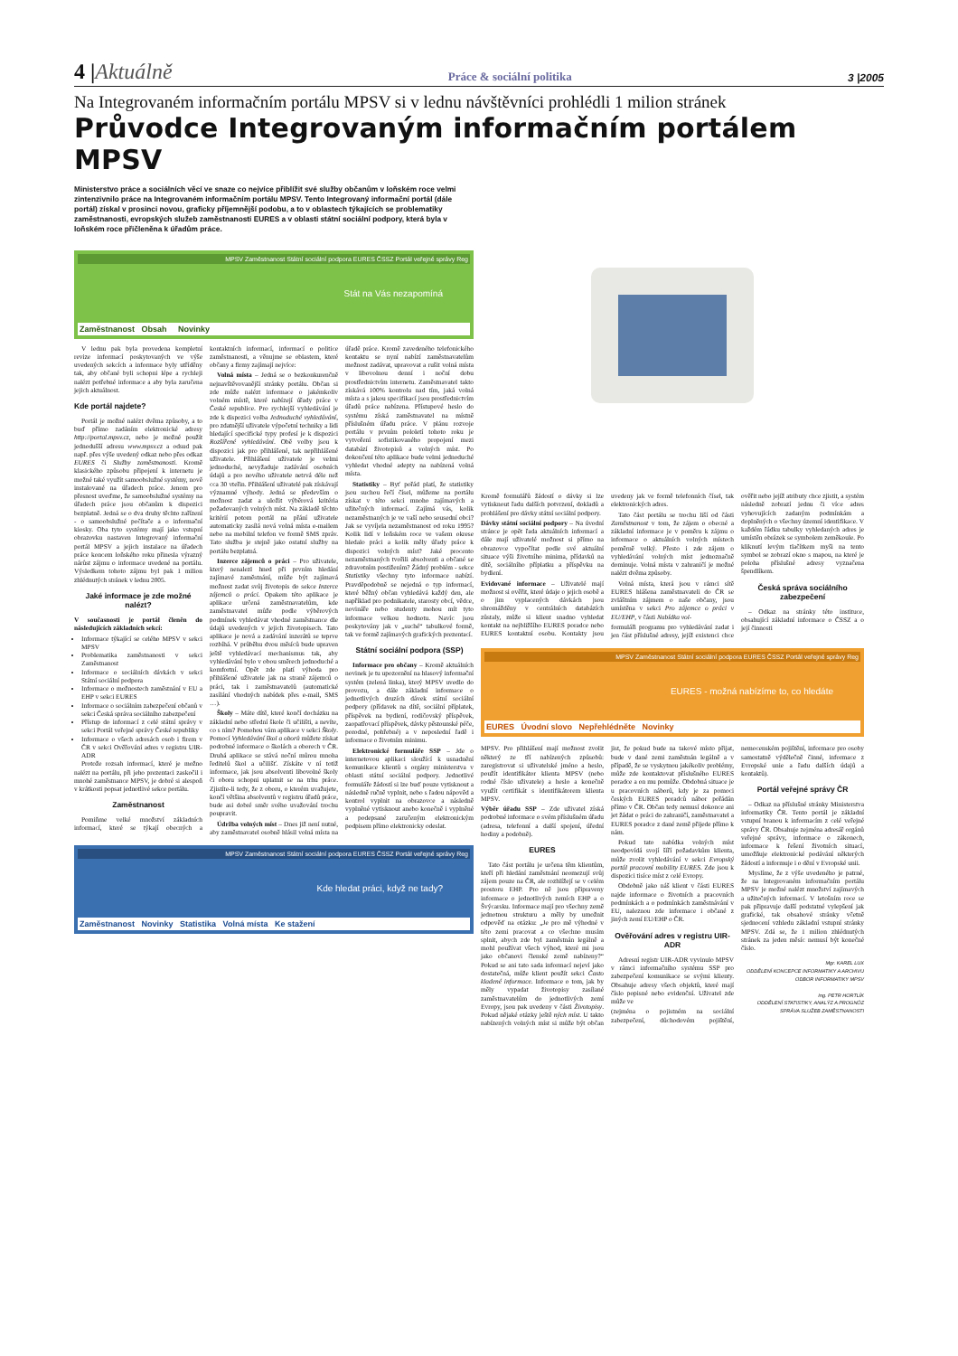4 |Aktuálně Práce & sociální politika 3 |2005
Na Integrovaném informačním portálu MPSV si v lednu návštěvníci prohlédli 1 milion stránek
Průvodce Integrovaným informačním portálem MPSV
Ministerstvo práce a sociálních věcí ve snaze co nejvíce přiblížit své služby občanům v loňském roce velmi zintenzivnilo práce na Integrovaném informačním portálu MPSV. Tento Integrovaný informační portál (dále portál) získal v prosinci novou, graficky příjemnější podobu, a to v oblastech týkajících se problematiky zaměstnanosti, evropských služeb zaměstnanosti EURES a v oblasti státní sociální podpory, která byla v loňském roce přičleněna k úřadům práce.
MPSV Zaměstnanost Státní sociální podpora EURES ČSSZ Portál veřejné správy Reg
Stát na Vás nezapomíná
Zaměstnanost Obsah Novinky
V lednu pak byla provedena kompletní revize informací poskytovaných ve výše uvedených sekcích a informace byly utříděny tak, aby občané byli schopni lépe a rychleji nalézt potřebné informace a aby byla zaručena jejich aktuálnost.
Kde portál najdete?
Portál je možné nalézt dvěma způsoby, a to buď přímo zadáním elektronické adresy http://portal.mpsv.cz, nebo je možné použít jednodušší adresu www.mpsv.cz a odsud pak např. přes výše uvedený odkaz nebo přes odkaz EURES či Služby zaměstnanosti. Kromě klasického způsobu připojení k internetu je možné také využít samoobslužné systémy, nově instalované na úřadech práce. Jenom pro přesnost uveďme, že samoobslužné systémy na úřadech práce jsou občanům k dispozici bezplatně. Jedná se o dva druhy těchto zařízení - o samoobslužné počítače a o informační kiosky. Oba tyto systémy mají jako vstupní obrazovku nastaven Integrovaný informační portál MPSV a jejich instalace na úřadech práce koncem loňského roku přinesla výrazný nárůst zájmu o informace uvedené na portálu. Výsledkem tohoto zájmu byl pak 1 milion zhlédnutých stránek v lednu 2005.
Jaké informace je zde možné nalézt?
V současnosti je portál členěn do následujících základních sekcí:
Informace týkající se celého MPSV v sekci MPSV
Problematika zaměstnanosti v sekci Zaměstnanost
Informace o sociálních dávkách v sekci Státní sociální podpora
Informace o možnostech zaměstnání v EU a EHP v sekci EURES
Informace o sociálním zabezpečení občanů v sekci Česká správa sociálního zabezpečení
Přístup do informací z celé státní správy v sekci Portál veřejné správy České republiky
Informace o všech adresách osob i firem v ČR v sekci Ověřování adres v registru UIR-ADR
Protože rozsah informací, které je možno nalézt na portálu, při jeho prezentaci zaskočil i mnohé zaměstnance MPSV, je dobré si alespoň v krátkosti popsat jednotlivé sekce portálu.
Zaměstnanost
Pomiňme velké množství základních informací, které se týkají obecných a kontaktních informací, informací o politice zaměstnanosti, a věnujme se oblastem, které občany a firmy zajímají nejvíce:
Volná místa – Jedná se o bezkonkurenčně nejnavštěvovanější stránky portálu. Občan si zde může nalézt informace o jakémkoliv volném místě, které nabízejí úřady práce v České republice. Pro rychlejší vyhledávání je zde k dispozici volba Jednoduché vyhledávání, pro zdatnější uživatele výpočetní techniky a lidi hledající specifické typy profesí je k dispozici Rozšířené vyhledávání. Obě volby jsou k dispozici jak pro přihlášené, tak nepřihlášené uživatele. Přihlášení uživatele je velmi jednoduché, nevyžaduje zadávání osobních údajů a pro nového uživatele netrvá déle než cca 30 vteřin. Přihlášení uživatelé pak získávají významné výhody. Jedná se především o možnost zadat a uložit výběrová kritéria požadovaných volných míst. Na základě těchto kritérií potom portál na přání uživatele automaticky zasílá nová volná místa e-mailem nebo na mobilní telefon ve formě SMS zpráv. Tato služba je stejně jako ostatní služby na portálu bezplatná.
Inzerce zájemců o práci – Pro uživatele, který nenalezl hned při prvním hledání zajímavé zaměstnání, může být zajímavá možnost zadat svůj životopis do sekce Inzerce zájemců o práci. Opakem této aplikace je aplikace určená zaměstnavatelům, kde zaměstnavatel může podle výběrových podmínek vyhledávat vhodné zaměstnance dle údajů uvedených v jejich životopisech. Tato aplikace je nová a zadávání inzerátů se teprve rozbíhá. V průběhu dvou měsíců bude upraven ještě vyhledávací mechanismus tak, aby vyhledávání bylo v obou směrech jednoduché a komfortní. Opět zde platí výhoda pro přihlášené uživatele jak na straně zájemců o práci, tak i zaměstnavatelů (automatické zasílání vhodných nabídek přes e-mail, SMS …).
Školy – Máte dítě, které končí docházku na základní nebo střední škole či učilišti, a nevíte, co s ním? Pomohou vám aplikace v sekci Školy. Pomocí Vyhledávání škol a oborů můžete získat podrobné informace o školách a oborech v ČR. Druhá aplikace se stává noční můrou mnoha ředitelů škol a učilišť. Získáte v ní totiž informace, jak jsou absolventi libovolné školy či oboru schopni uplatnit se na trhu práce. Zjistíte-li tedy, že z oboru, o kterém uvažujete, končí většina absolventů v registru úřadů práce, bude asi dobré směr svého uvažování trochu poupravit.
Údržba volných míst – Dnes již není nutné, aby zaměstnavatel osobně hlásil volná místa na úřadě práce. Kromě zavedeného telefonického kontaktu se nyní nabízí zaměstnavatelům možnost zadávat, upravovat a rušit volná místa v libovolnou denní i noční dobu prostřednictvím internetu. Zaměstnavatel takto získává 100% kontrolu nad tím, jaká volná místa a s jakou specifikací jsou prostřednictvím úřadů práce nabízena. Přístupové heslo do systému získá zaměstnavatel na místně příslušném úřadu práce. V plánu rozvoje portálu v prvním pololetí tohoto roku je vytvoření sofistikovaného propojení mezi databází životopisů a volných míst. Po dokončení této aplikace bude velmi jednoduché vyhledat vhodné adepty na nabízená volná místa.
Statistiky – Byť pořád platí, že statistiky jsou suchou řečí čísel, můžeme na portálu získat v této sekci mnoho zajímavých a užitečných informací. Zajímá vás, kolik nezaměstnaných je ve vaší nebo sousední obci? Jak se vyvíjela nezaměstnanost od roku 1995? Kolik lidí v loňském roce ve vašem okrese hledalo práci a kolik měly úřady práce k dispozici volných míst? Jaké procento nezaměstnaných tvořili absolventi a občané se zdravotním postižením? Žádný problém - sekce Statistiky všechny tyto informace nabízí. Pravděpodobně se nejedná o typ informací, které běžný občan vyhledává každý den, ale například pro podnikatele, starosty obcí, vědce, novináře nebo studenty mohou mít tyto informace velkou hodnotu. Navíc jsou poskytovány jak v „suché“ tabulkové formě, tak ve formě zajímavých grafických prezentací.
Státní sociální podpora (SSP)
Informace pro občany – Kromě aktuálních novinek je tu upozornění na hlasový informační systém (zelená linka), který MPSV uvedlo do provozu, a dále základní informace o jednotlivých druzích dávek státní sociální podpory (přídavek na dítě, sociální příplatek, příspěvek na bydlení, rodičovský příspěvek, zaopatřovací příspěvek, dávky pěstounské péče, porodné, pohřebné) a v neposlední řadě i informace o životním minimu.
Elektronické formuláře SSP – Jde o internetovou aplikaci sloužící k usnadnění komunikace klientů s orgány ministerstva v oblasti státní sociální podpory. Jednotlivé formuláře žádostí si lze buď pouze vytisknout a následně ručně vyplnit, nebo s řadou nápověd a kontrol vyplnit na obrazovce a následně vyplněné vytisknout anebo konečně i vyplněné a podepsané zaručeným elektronickým podpisem přímo elektronicky odeslat.
MPSV Zaměstnanost Státní sociální podpora EURES ČSSZ Portál veřejné správy Reg
Kde hledat práci, když ne tady?
Zaměstnanost Novinky Statistika Volná místa Ke stažení
Kromě formulářů žádostí o dávky si lze vytisknout řadu dalších potvrzení, dokladů a prohlášení pro dávky státní sociální podpory.
Dávky státní sociální podpory – Na úvodní stránce je opět řada aktuálních informací a dále mají uživatelé možnost si přímo na obrazovce vypočítat podle své aktuální situace výši životního minima, přídavků na dítě, sociálního příplatku a příspěvku na bydlení.
Evidované informace – Uživatelé mají možnost si ověřit, které údaje o jejich osobě a o jim vyplacených dávkách jsou shromážděny v centrálních databázích zůstaly, může si klient snadno vyhledat kontakt na nejbližšího EURES poradce nebo EURES kontaktní osobu. Kontakty jsou uvedeny jak ve formě telefonních čísel, tak elektronických adres.
Tato část portálu se trochu liší od části Zaměstnanost v tom, že zájem o obecné a základní informace je v poměru k zájmu o informace o aktuálních volných místech poměrně velký. Přesto i zde zájem o vyhledávání volných míst jednoznačně dominuje. Volná místa v zahraničí je možné nalézt dvěma způsoby.
Volná místa, která jsou v rámci sítě EURES hlášena zaměstnavateli do ČR se zvláštním zájmem o naše občany, jsou umístěna v sekci Pro zájemce o práci v EU/EHP, v části Nabídka vol-
formuláři programu pro vyhledávání zadat i jen část příslušné adresy, jejíž existenci chce ověřit nebo jejíž atributy chce zjistit, a systém následně zobrazí jednu či více adres vyhovujících zadaným podmínkám a doplněných o všechny územní identifikace. V každém řádku tabulky vyhledaných adres je umístěn obrázek se symbolem zeměkoule. Po kliknutí levým tlačítkem myši na tento symbol se zobrazí okno s mapou, na které je poloha příslušné adresy vyznačena špendlíkem.
Česká správa sociálního zabezpečení
– Odkaz na stránky této instituce, obsahující základní informace o ČSSZ a o její činnosti
MPSV Zaměstnanost Státní sociální podpora EURES ČSSZ Portál veřejné správy Reg
EURES - možná nabízíme to, co hledáte
EURES Úvodní slovo Nepřehlédněte Novinky
MPSV. Pro přihlášení mají možnost zvolit některý ze tří nabízených způsobů: zaregistrovat si uživatelské jméno a heslo, použít identifikátor klienta MPSV (nebo rodné číslo uživatele) a heslo a konečně využít certifikát s identifikátorem klienta MPSV.
Výběr úřadu SSP – Zde uživatel získá podrobné informace o svém příslušném úřadu (adresa, telefonní a další spojení, úřední hodiny a podobně).
EURES
Tato část portálu je určena těm klientům, kteří při hledání zaměstnání neomezují svůj zájem pouze na ČR, ale rozhlížejí se v celém prostoru EHP. Pro ně jsou připraveny informace o jednotlivých zemích EHP a o Švýcarsku. Informace mají pro všechny země jednotnou strukturu a měly by umožnit odpověď na otázku: „Je pro mě výhodné v této zemi pracovat a co všechno musím splnit, abych zde byl zaměstnán legálně a mohl používat všech výhod, které mi jsou jako občanovi členské země nabízeny?“ Pokud se ani tato sada informací nejeví jako dostatečná, může klient použít sekci Často kladené informace. Informace o tom, jak by měly vypadat životopisy zasílané zaměstnavatelům do jednotlivých zemí Evropy, jsou pak uvedeny v části Životopisy. Pokud nějaké otázky ještě ných míst. U takto nabízených volných míst si může být občan jist, že pokud bude na takové místo přijat, bude v dané zemi zaměstnán legálně a v případě, že se vyskytnou jakékoliv problémy, může zde kontaktovat příslušného EURES poradce a on mu pomůže. Obdobná situace je u pracovních náborů, kdy je za pomoci českých EURES poradců nábor pořádán přímo v ČR. Občan tedy nemusí dokonce ani jet žádat o práci do zahraničí, zaměstnavatel a EURES poradce z dané země přijede přímo k nám.
Pokud tato nabídka volných míst neodpovídá svojí šíří požadavkům klienta, může zvolit vyhledávání v sekci Evropský portál pracovní mobility EURES. Zde jsou k dispozici tisíce míst z celé Evropy.
Obdobně jako náš klient v části EURES najde informace o životních a pracovních podmínkách a o podmínkách zaměstnávání v EU, naleznou zde informace i občané z jiných zemí EU/EHP o ČR.
Ověřování adres v registru UIR-ADR
Adresní registr UIR-ADR vyvinulo MPSV v rámci informačního systému SSP pro zabezpečení komunikace se svými klienty. Obsahuje adresy všech objektů, které mají číslo popisné nebo evidenční. Uživatel zde může ve
(zejména o pojistném na sociální zabezpečení, důchodovém pojištění, nemocenském pojištění, informace pro osoby samostatně výdělečně činné, informace z Evropské unie a řadu dalších údajů a kontaktů).
Portál veřejné správy ČR
– Odkaz na příslušné stránky Ministerstva informatiky ČR. Tento portál je základní vstupní branou k informacím z celé veřejné správy ČR. Obsahuje zejména adresář orgánů veřejné správy, informace o zákonech, informace k řešení životních situací, umožňuje elektronické podávání některých žádostí a informuje i o dění v Evropské unii.
Myslíme, že z výše uvedeného je patrné, že na Integrovaném informačním portálu MPSV je možné nalézt množství zajímavých a užitečných informací. V letošním roce se pak připravuje další podstatné vylepšení jak grafické, tak obsahové stránky včetně sjednocení vzhledu základní vstupní stránky MPSV. Zdá se, že 1 milion zhlédnutých stránek za jeden měsíc nemusí být konečné číslo.
Mgr. KAREL LUX
ODDĚLENÍ KONCEPCE INFORMATIKY A ARCHIVU
ODBOR INFORMATIKY MPSV
Ing. PETR HORTLÍK
ODDĚLENÍ STATISTIKY, ANALÝZ A PROGNÓZ
SPRÁVA SLUŽEB ZAMĚSTNANOSTI